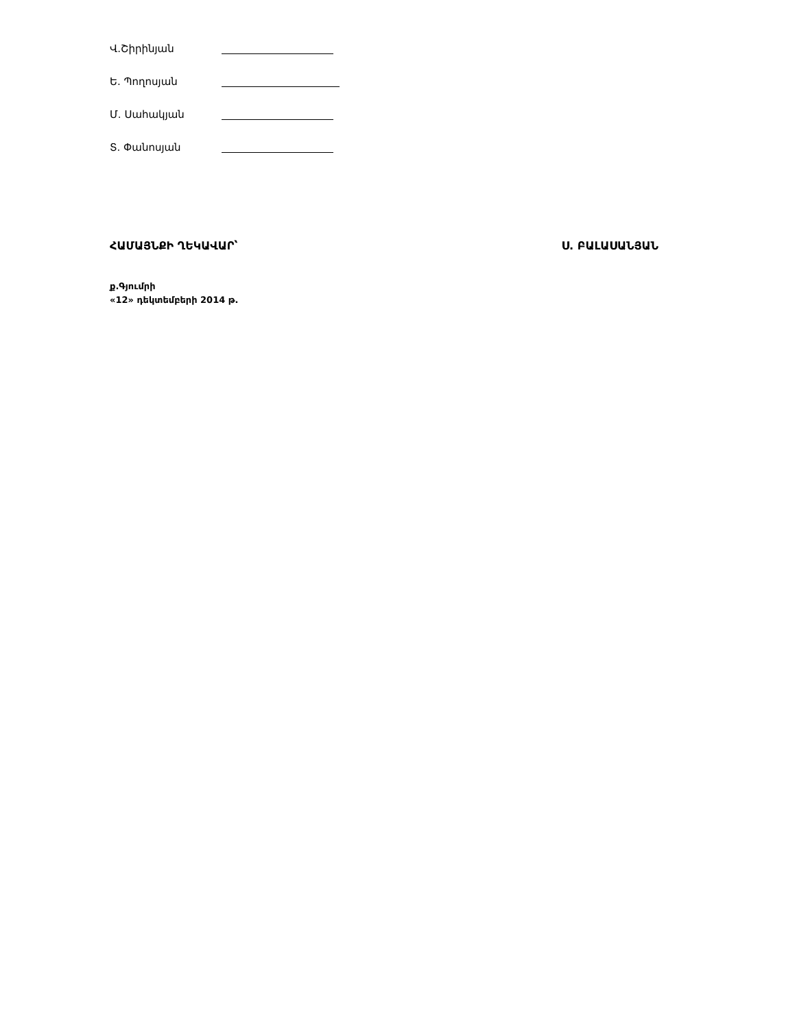Վ.Շիրինյան
Ե. Պողոսյան
Մ. Սահակյան
Տ. Փանոսյան
ՀԱՄԱՅՆՔԻ ՂԵԿԱՎԱՐ՝ Ս. ԲԱԼԱՍԱՆՅԱՆ
ք.Գյումրի
«12» դեկտեմբերի 2014 թ.